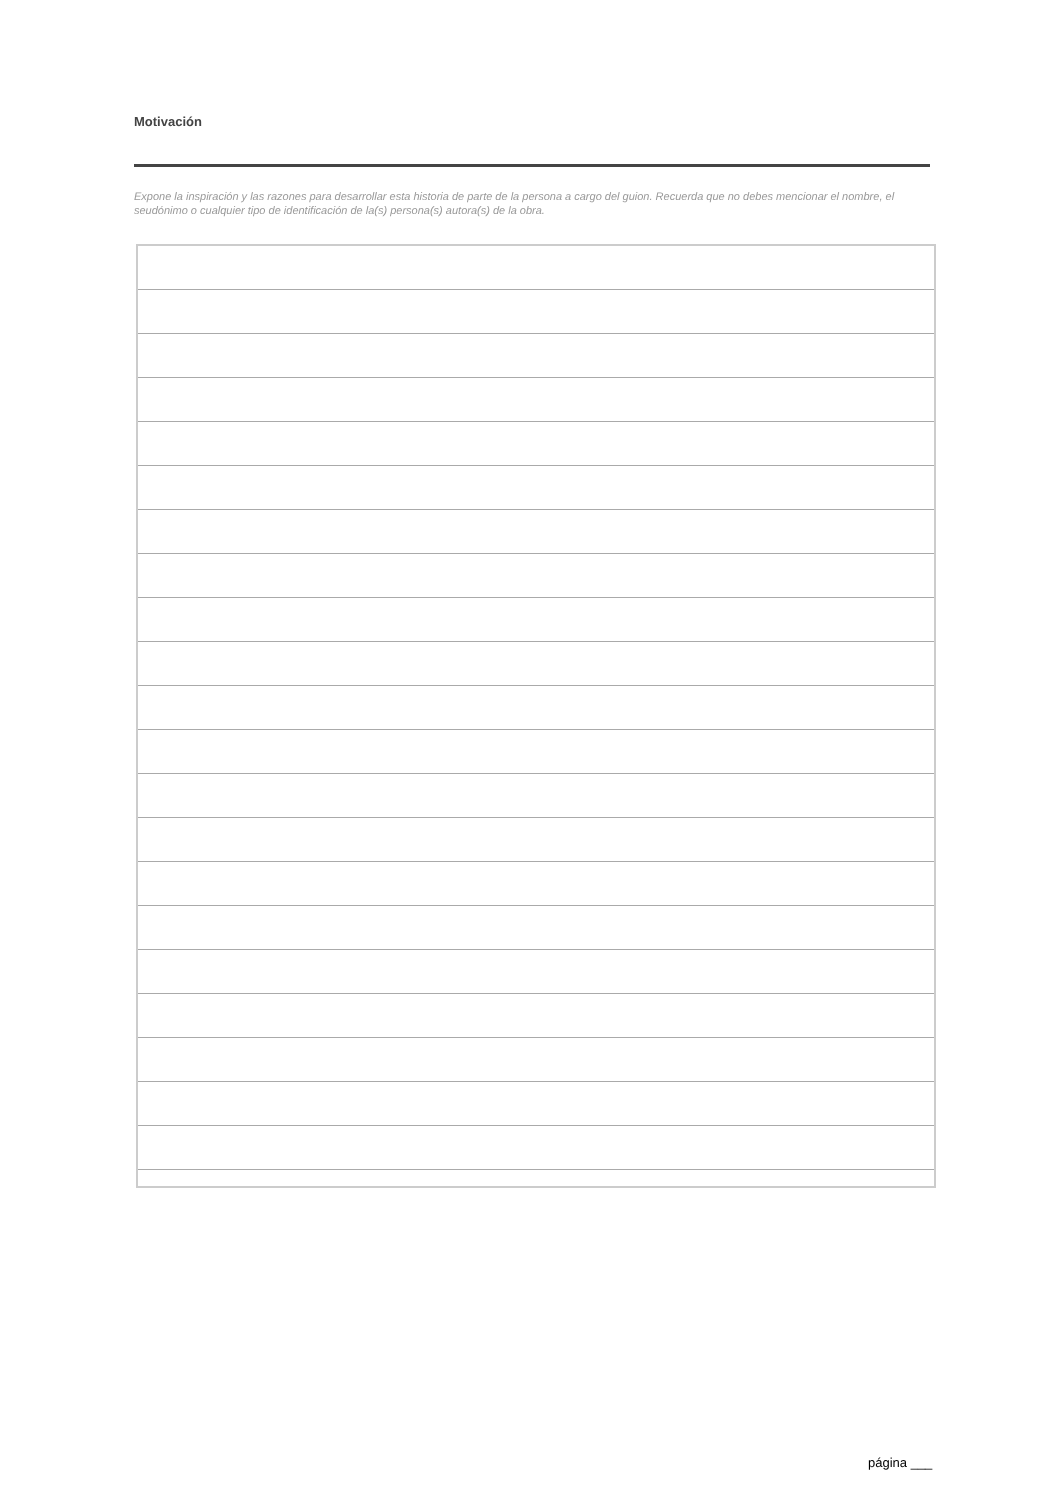Motivación
Expone la inspiración y las razones para desarrollar esta historia de parte de la persona a cargo del guion. Recuerda que no debes mencionar el nombre, el seudónimo o cualquier tipo de identificación de la(s) persona(s) autora(s) de la obra.
página ___